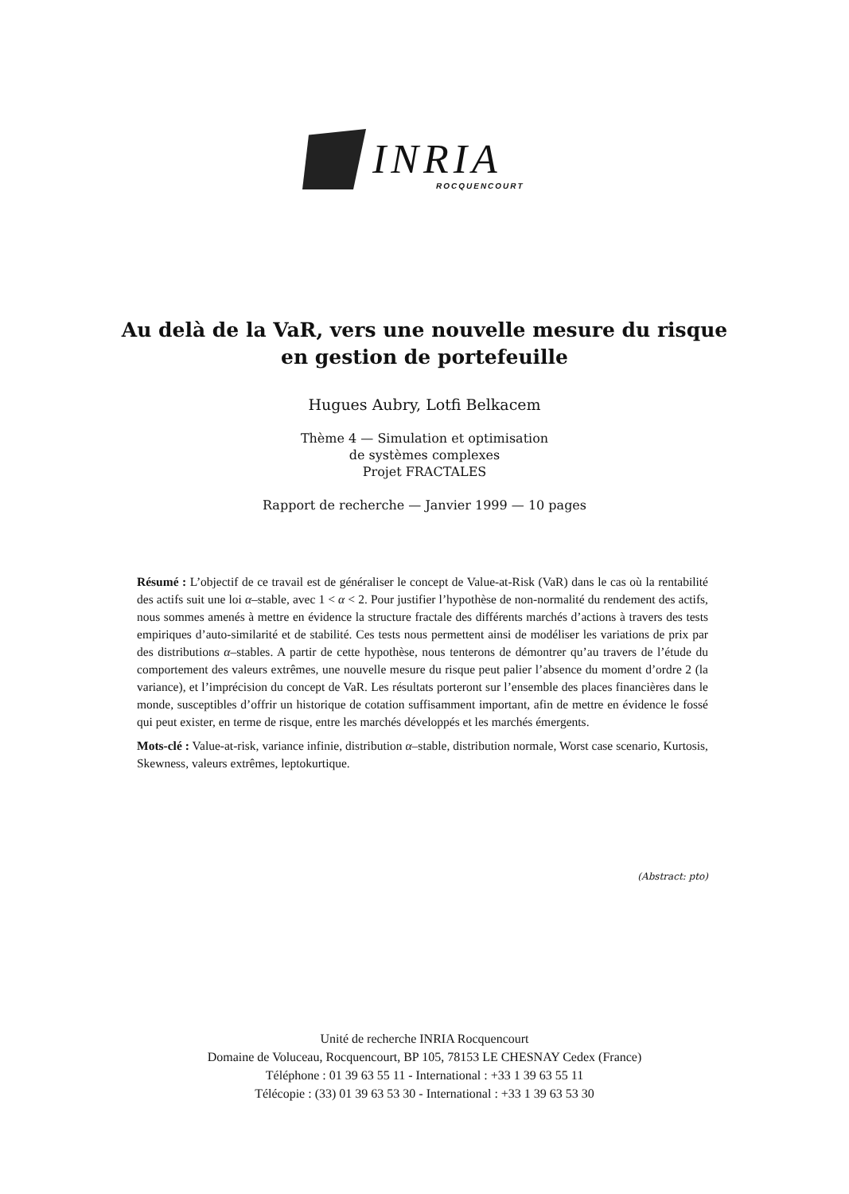INRIA
ROCQUENCOURT
Au delà de la VaR, vers une nouvelle mesure du risque
en gestion de portefeuille
Hugues Aubry, Lotfi Belkacem
Thème 4 — Simulation et optimisation
de systèmes complexes
Projet FRACTALES
Rapport de recherche — Janvier 1999 — 10 pages
Résumé : L’objectif de ce travail est de généraliser le concept de Value-at-Risk (VaR) dans le cas où la rentabilité des actifs suit une loi α–stable, avec 1 < α < 2. Pour justifier l’hypothèse de non-normalité du rendement des actifs, nous sommes amenés à mettre en évidence la structure fractale des différents marchés d’actions à travers des tests empiriques d’auto-similarité et de stabilité. Ces tests nous permettent ainsi de modéliser les variations de prix par des distributions α–stables. A partir de cette hypothèse, nous tenterons de démontrer qu’au travers de l’étude du comportement des valeurs extrêmes, une nouvelle mesure du risque peut palier l’absence du moment d’ordre 2 (la variance), et l’imprécision du concept de VaR. Les résultats porteront sur l’ensemble des places financières dans le monde, susceptibles d’offrir un historique de cotation suffisamment important, afin de mettre en évidence le fossé qui peut exister, en terme de risque, entre les marchés développés et les marchés émergents.
Mots-clé : Value-at-risk, variance infinie, distribution α–stable, distribution normale, Worst case scenario, Kurtosis, Skewness, valeurs extrêmes, leptokurtique.
(Abstract: pto)
Unité de recherche INRIA Rocquencourt
Domaine de Voluceau, Rocquencourt, BP 105, 78153 LE CHESNAY Cedex (France)
Téléphone : 01 39 63 55 11 - International : +33 1 39 63 55 11
Télécopie : (33) 01 39 63 53 30 - International : +33 1 39 63 53 30